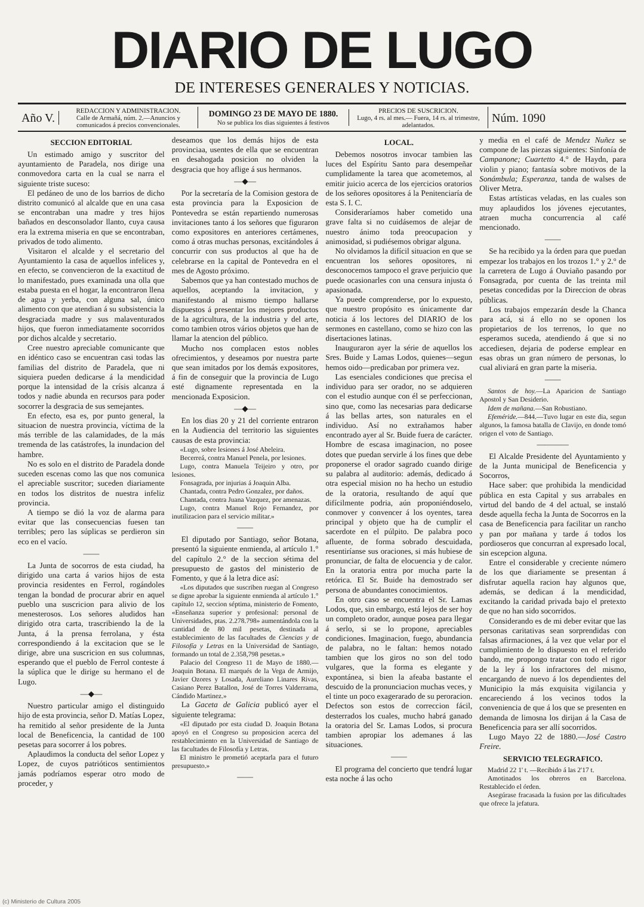DIARIO DE LUGO
DE INTERESES GENERALES Y NOTICIAS.
Año V.
REDACCION Y ADMINISTRACION.
Calle de Armañá, núm. 2.—Anuncios y comunicados á precios convencionales.
DOMINGO 23 DE MAYO DE 1880.
No se publica los dias siguientes á festivos
PRECIOS DE SUSCRICION.
Lugo, 4 rs. al mes.— Fuera, 14 rs. al trimestre, adelantados.
Núm. 1090
SECCION EDITORIAL
Un estimado amigo y suscritor del ayuntamiento de Paradela, nos dirige una conmovedora carta en la cual se narra el siguiente triste suceso:
El pedáneo de uno de los barrios de dicho distrito comunicó al alcalde que en una casa se encontraban una madre y tres hijos bañados en desconsolador llanto, cuya causa era la extrema miseria en que se encontraban, privados de todo alimento.
Visitaron el alcalde y el secretario del Ayuntamiento la casa de aquellos infelices y, en efecto, se convencieron de la exactitud de lo manifestado, pues examinada una olla que estaba puesta en el hogar, la encontraron llena de agua y yerba, con alguna sal, único alimento con que atendian á su subsistencia la desgraciada madre y sus malaventurados hijos, que fueron inmediatamente socorridos por dichos alcalde y secretario.
Cree nuestro apreciable comunicante que en idéntico caso se encuentran casi todas las familias del distrito de Paradela, que ni siquiera pueden dedicarse á la mendicidad porque la intensidad de la crísis alcanza á todos y nadie abunda en recursos para poder socorrer la desgracia de sus semejantes.
En efecto, esa es, por punto general, la situacion de nuestra provincia, víctima de la más terrible de las calamidades, de la más tremenda de las catástrofes, la inundacion del hambre.
No es solo en el distrito de Paradela donde suceden escenas como las que nos comunica el apreciable suscritor; suceden diariamente en todos los distritos de nuestra infeliz provincia.
A tiempo se dió la voz de alarma para evitar que las consecuencias fuesen tan terribles; pero las súplicas se perdieron sin eco en el vacío.
——
La Junta de socorros de esta ciudad, ha dirigido una carta á varios hijos de esta provincia residentes en Ferrol, rogándoles tengan la bondad de procurar abrir en aquel pueblo una suscricion para alivio de los menesterosos. Los señores aludidos han dirigido otra carta, trascribiendo la de la Junta, á la prensa ferrolana, y ésta correspondiendo á la excitacion que se le dirige, abre una suscricion en sus columnas, esperando que el pueblo de Ferrol conteste á la súplica que le dirige su hermano el de Lugo.
—◆—
Nuestro particular amigo el distinguido hijo de esta provincia, señor D. Matías Lopez, ha remitido al señor presidente de la Junta local de Beneficencia, la cantidad de 100 pesetas para socorrer á los pobres.
Aplaudimos la conducta del señor Lopez y Lopez, de cuyos patrióticos sentimientos jamás podríamos esperar otro modo de proceder, y
deseamos que los demás hijos de esta provinciaa, usentes de ella que se encuentran en desahogada posicion no olviden la desgracia que hoy aflige á sus hermanos.
—◆—
Por la secretaría de la Comision gestora de esta provincia para la Exposicion de Pontevedra se están repartiendo numerosas invitaciones tanto á los señores que figuraron como expositores en anteriores certámenes, como á otras muchas personas, excitándoles á concurrir con sus productos al que ha de celebrarse en la capital de Pontevedra en el mes de Agosto próximo.
Sabemos que ya han contestado muchos de aquellos, aceptando la invitacion, y manifestando al mismo tiempo hallarse dispuestos á presentar los mejores productos de la agricultura, de la industria y del arte, como tambien otros vários objetos que han de llamar la atencion del público.
Mucho nos complacen estos nobles ofrecimientos, y deseamos por nuestra parte que sean imitados por los demás expositores, á fin de conseguir que la provincia de Lugo esté dignamente representada en la mencionada Exposicion.
—◆—
En los dias 20 y 21 del corriente entraron en la Audiencia del territorio las siguientes causas de esta provincia:
«Lugo, sobre lesiones á José Abeleira.
Becerreá, contra Manuel Penela, por lesiones.
Lugo, contra Manuela Teijeiro y otro, por lesiones.
Fonsagrada, por injurias á Joaquin Alba.
Chantada, contra Pedro Gonzalez, por daños.
Chantada, contra Juana Vazquez, por amenazas.
Lugo, contra Manuel Rojo Fernandez, por inutilizacion para el servicio militar.»
——
El diputado por Santiago, señor Botana, presentó la siguiente enmienda, al artículo 1.° del capítulo 2.° de la seccion sétima del presupuesto de gastos del ministerio de Fomento, y que á la letra dice así:
«Los diputados que suscriben ruegan al Congreso se digne aprobar la siguiente enmienda al artículo 1.° capítulo 12, seccion séptima, ministerio de Fomento, «Enseñanza superior y profesional: personal de Universidades, ptas. 2.278.798» aumentándola con la cantidad de 80 mil pesetas, destinada al establecimiento de las facultades de Ciencias y de Filosofía y Letras en la Universidad de Santiago, formando un total de 2.358,798 pesetas.»
Palacio del Congreso 11 de Mayo de 1880.—Joaquin Botana. El marqués de la Vega de Armijo, Javier Ozores y Losada, Aureliano Linares Rivas, Casiano Perez Batallon, José de Torres Valderrama, Cándido Martinez.»
La Gaceta de Galicia publicó ayer el siguiente telegrama:
«El diputado por esta ciudad D. Joaquin Botana apoyó en el Congreso su proposicion acerca del restablecimiento en la Universidad de Santiago de las facultades de Filosofía y Letras.
El ministro le prometió aceptarla para el futuro presupuesto.»
——
LOCAL.
Debemos nosotros invocar tambien las luces del Espíritu Santo para desempeñar cumplidamente la tarea que acometemos, al emitir juicio acerca de los ejercicios oratorios de los señores opositores á la Penitenciaría de esta S. I. C.
Consideraríamos haber cometido una grave falta si no cuidásemos de alejar de nuestro ánimo toda preocupacion y animosidad, si pudiésemos obrigar alguna.
No olvidamos la difícil situacion en que se encuentran los señores opositores, ni desconocemos tampoco el grave perjuicio que puede ocasionarles con una censura injusta ó apasionada.
Ya puede comprenderse, por lo expuesto, que nuestro propósito es únicamente dar noticia á los lectores del DIARIO de los sermones en castellano, como se hizo con las disertaciones latinas.
Inauguraron ayer la série de aquellos los Sres. Buide y Lamas Lodos, quienes—segun hemos oido—predicaban por primera vez.
Las esenciales condiciones que precisa el individuo para ser orador, no se adquieren con el estudio aunque con él se perfeccionan, sino que, como las necesarias para dedicarse á las bellas artes, son naturales en el individuo. Así no extrañamos haber encontrado ayer al Sr. Buide fuera de carácter. Hombre de escasa imaginacion, no posee dotes que puedan servirle á los fines que debe proponerse el orador sagrado cuando dirige su palabra al auditorio: además, dedicado á otra especial mision no ha hecho un estudio de la oratoria, resultando de aquí que difícilmente podria, aún proponiéndoselo, conmover y convencer á los oyentes, tarea principal y objeto que ha de cumplir el sacerdote en el púlpito. De palabra poco afluente, de forma sobrado descuidada, resentiríanse sus oraciones, si más hubiese de pronunciar, de falta de elocuencia y de calor. En la oratoria entra por mucha parte la retórica. El Sr. Buide ha demostrado ser persona de abundantes conocimientos.
En otro caso se encuentra el Sr. Lamas Lodos, que, sin embargo, está lejos de ser hoy un completo orador, aunque posea para llegar á serlo, si se lo propone, apreciables condiciones. Imaginacion, fuego, abundancia de palabra, no le faltan: hemos notado tambien que los giros no son del todo vulgares, que la forma es elegante y expontánea, si bien la afeaba bastante el descuido de la pronunciacion muchas veces, y el tinte un poco exagerarado de su peroracion. Defectos son estos de correccion fácil, desterrados los cuales, mucho habrá ganado la oratoria del Sr. Lamas Lodos, si procura tambien apropiar los ademanes á las situaciones.
——
El programa del concierto que tendrá lugar esta noche á las ocho
y media en el café de Mendez Nuñez se compone de las piezas siguientes: Sinfonía de Campanone; Cuartetto 4.° de Haydn, para violin y piano; fantasía sobre motivos de la Sonámbula; Esperanza, tanda de walses de Oliver Metra.
Estas artísticas veladas, en las cuales son muy aplaudidos los jóvenes ejecutantes, atraen mucha concurrencia al café mencionado.
——
Se ha recibido ya la órden para que puedan empezar los trabajos en los trozos 1.° y 2.° de la carretera de Lugo á Ouviaño pasando por Fonsagrada, por cuenta de las treinta mil pesetas concedidas por la Direccion de obras públicas.
Los trabajos empezarán desde la Chanca para acá, si á ello no se oponen los propietarios de los terrenos, lo que no esperamos suceda, atendiendo á que si no accediesen, dejaria de poderse emplear en esas obras un gran número de personas, lo cual aliviará en gran parte la miseria.
——
Santos de hoy.—La Aparicion de Santiago Apostol y San Desiderio.
Idem de mañana.—San Robustiano.
Efeméride.—844.—Tuvo lugar en este dia, segun algunos, la famosa batalla de Clavijo, en donde tomó origen el voto de Santiago.
————
El Alcalde Presidente del Ayuntamiento y de la Junta municipal de Beneficencia y Socorros,
Hace saber: que prohibida la mendicidad pública en esta Capital y sus arrabales en virtud del bando de 4 del actual, se instaló desde aquella fecha la Junta de Socorros en la casa de Beneficencia para facilitar un rancho y pan por mañana y tarde á todos los pordioseros que concurran al expresado local, sin escepcion alguna.
Entre el considerable y creciente número de los que diariamente se presentan á disfrutar aquella racion hay algunos que, además, se dedican á la mendicidad, excitando la caridad privada bajo el pretexto de que no han sido socorridos.
Considerando es de mi deber evitar que las personas caritativas sean sorprendidas con falsas afirmaciones, á la vez que velar por el cumplimiento de lo dispuesto en el referido bando, me propongo tratar con todo el rigor de la ley á los infractores del mismo, encargando de nuevo á los dependientes del Municipio la más exquisita vigilancia y encareciendo á los vecinos todos la conveniencia de que á los que se presenten en demanda de limosna los dirijan á la Casa de Beneficencia para ser allí socorridos.
Lugo Mayo 22 de 1880.—José Castro Freire.
SERVICIO TELEGRAFICO.
Madrid 22 1' t. —Recibido á las 2'17 t.
Amotinados los obreros en Barcelona. Restablecido el órden.
Asegúrase fracasada la fusion por las dificultades que ofrece la jefatura.
(c) Ministerio de Cultura 2005